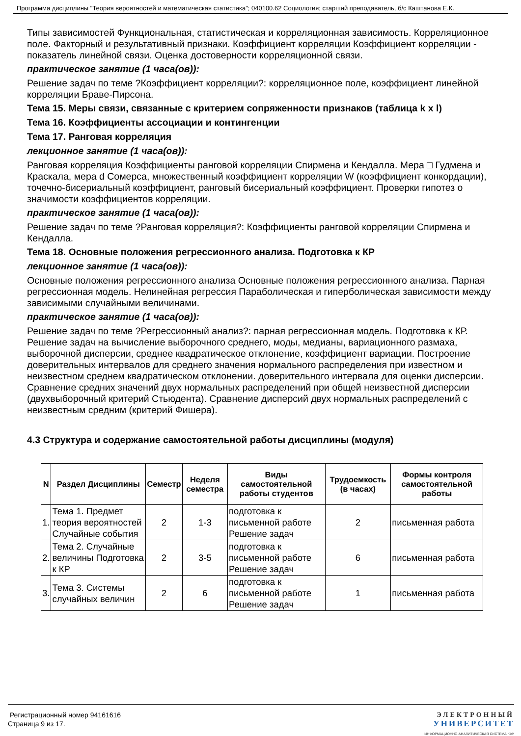Программа дисциплины "Теория вероятностей и математическая статистика"; 040100.62 Социология; старший преподаватель, б/с Каштанова Е.К.
Типы зависимостей Функциональная, статистическая и корреляционная зависимость. Корреляционное поле. Факторный и результативный признаки. Коэффициент корреляции Коэффициент корреляции - показатель линейной связи. Оценка достоверности корреляционной связи.
практическое занятие (1 часа(ов)):
Решение задач по теме ?Коэффициент корреляции?: корреляционное поле, коэффициент линейной корреляции Браве-Пирсона.
Тема 15. Меры связи, связанные с критерием сопряженности признаков (таблица k x l)
Тема 16. Коэффициенты ассоциации и контингенции
Тема 17. Ранговая корреляция
лекционное занятие (1 часа(ов)):
Ранговая корреляция Коэффициенты ранговой корреляции Спирмена и Кендалла. Мера □ Гудмена и Краскала, мера d Сомерса, множественный коэффициент корреляции W (коэффициент конкордации), точечно-бисериальный коэффициент, ранговый бисериальный коэффициент. Проверки гипотез о значимости коэффициентов корреляции.
практическое занятие (1 часа(ов)):
Решение задач по теме ?Ранговая корреляция?: Коэффициенты ранговой корреляции Спирмена и Кендалла.
Тема 18. Основные положения регрессионного анализа. Подготовка к КР
лекционное занятие (1 часа(ов)):
Основные положения регрессионного анализа Основные положения регрессионного анализа. Парная регрессионная модель. Нелинейная регрессия Параболическая и гиперболическая зависимости между зависимыми случайными величинами.
практическое занятие (1 часа(ов)):
Решение задач по теме ?Регрессионный анализ?: парная регрессионная модель. Подготовка к КР. Решение задач на вычисление выборочного среднего, моды, медианы, вариационного размаха, выборочной дисперсии, среднее квадратическое отклонение, коэффициент вариации. Построение доверительных интервалов для среднего значения нормального распределения при известном и неизвестном среднем квадратическом отклонении. доверительного интервала для оценки дисперсии. Сравнение средних значений двух нормальных распределений при общей неизвестной дисперсии (двухвыборочный критерий Стьюдента). Сравнение дисперсий двух нормальных распределений с неизвестным средним (критерий Фишера).
4.3 Структура и содержание самостоятельной работы дисциплины (модуля)
| N | Раздел Дисциплины | Семестр | Неделя семестра | Виды самостоятельной работы студентов | Трудоемкость (в часах) | Формы контроля самостоятельной работы |
| --- | --- | --- | --- | --- | --- | --- |
| 1. | Тема 1. Предмет теория вероятностей Случайные события | 2 | 1-3 | подготовка к письменной работе Решение задач | 2 | письменная работа |
| 2. | Тема 2. Случайные величины Подготовка к КР | 2 | 3-5 | подготовка к письменной работе Решение задач | 6 | письменная работа |
| 3. | Тема 3. Системы случайных величин | 2 | 6 | подготовка к письменной работе Решение задач | 1 | письменная работа |
Регистрационный номер 94161616
Страница 9 из 17.
ЭЛЕКТРОННЫЙ
УНИВЕРСИТЕТ
ИНФОРМАЦИОННО-АНАЛИТИЧЕСКАЯ СИСТЕМА КФУ